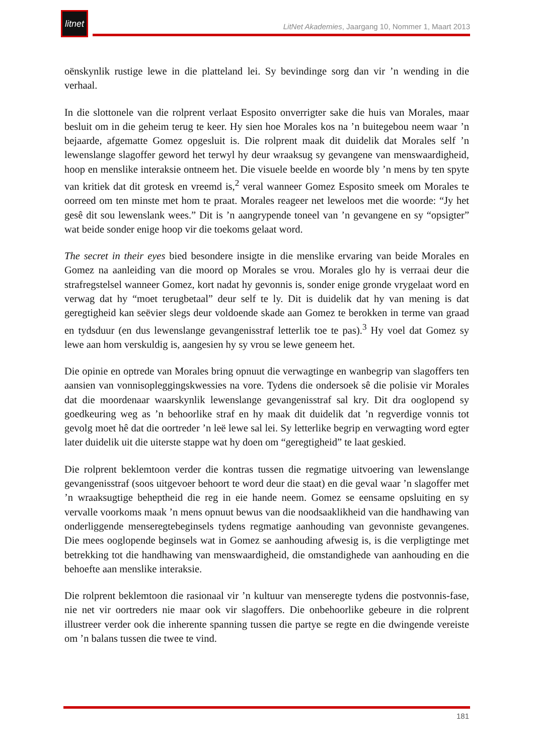litnet
LitNet Akademies, Jaargang 10, Nommer 1, Maart 2013
oënskynlik rustige lewe in die platteland lei. Sy bevindinge sorg dan vir ’n wending in die verhaal.
In die slottonele van die rolprent verlaat Esposito onverrigter sake die huis van Morales, maar besluit om in die geheim terug te keer. Hy sien hoe Morales kos na ’n buitegebou neem waar ’n bejaarde, afgematte Gomez opgesluit is. Die rolprent maak dit duidelik dat Morales self ’n lewenslange slagoffer geword het terwyl hy deur wraaksug sy gevangene van menswaardigheid, hoop en menslike interaksie ontneem het. Die visuele beelde en woorde bly ’n mens by ten spyte van kritiek dat dit grotesk en vreemd is,<sup>2</sup> veral wanneer Gomez Esposito smeek om Morales te oorreed om ten minste met hom te praat. Morales reageer net leweloos met die woorde: “Jy het gesê dit sou lewenslank wees.” Dit is ’n aangrypende toneel van ’n gevangene en sy “opsigter” wat beide sonder enige hoop vir die toekoms gelaat word.
The secret in their eyes bied besondere insigte in die menslike ervaring van beide Morales en Gomez na aanleiding van die moord op Morales se vrou. Morales glo hy is verraai deur die strafregstelsel wanneer Gomez, kort nadat hy gevonnis is, sonder enige gronde vrygelaat word en verwag dat hy “moet terugbetaal” deur self te ly. Dit is duidelik dat hy van mening is dat geregtigheid kan seëvier slegs deur voldoende skade aan Gomez te berokken in terme van graad en tydsduur (en dus lewenslange gevangenisstraf letterlik toe te pas).<sup>3</sup> Hy voel dat Gomez sy lewe aan hom verskuldig is, aangesien hy sy vrou se lewe geneem het.
Die opinie en optrede van Morales bring opnuut die verwagtinge en wanbegrip van slagoffers ten aansien van vonnisopleggingskwessies na vore. Tydens die ondersoek sê die polisie vir Morales dat die moordenaar waarskynlik lewenslange gevangenisstraf sal kry. Dit dra ooglopend sy goedkeuring weg as ’n behoorlike straf en hy maak dit duidelik dat ’n regverdige vonnis tot gevolg moet hê dat die oortreder ’n leë lewe sal lei. Sy letterlike begrip en verwagting word egter later duidelik uit die uiterste stappe wat hy doen om “geregtigheid” te laat geskied.
Die rolprent beklemtoon verder die kontras tussen die regmatige uitvoering van lewenslange gevangenisstraf (soos uitgevoer behoort te word deur die staat) en die geval waar ’n slagoffer met ’n wraaksugtige beheptheid die reg in eie hande neem. Gomez se eensame opsluiting en sy vervalle voorkoms maak ’n mens opnuut bewus van die noodsaaklikheid van die handhawing van onderliggende menseregtebeginsels tydens regmatige aanhouding van gevonniste gevangenes. Die mees ooglopende beginsels wat in Gomez se aanhouding afwesig is, is die verpligtinge met betrekking tot die handhawing van menswaardigheid, die omstandighede van aanhouding en die behoefte aan menslike interaksie.
Die rolprent beklemtoon die rasionaal vir ’n kultuur van menseregte tydens die postvonnis-fase, nie net vir oortreders nie maar ook vir slagoffers. Die onbehoorlike gebeure in die rolprent illustreer verder ook die inherente spanning tussen die partye se regte en die dwingende vereiste om ’n balans tussen die twee te vind.
181